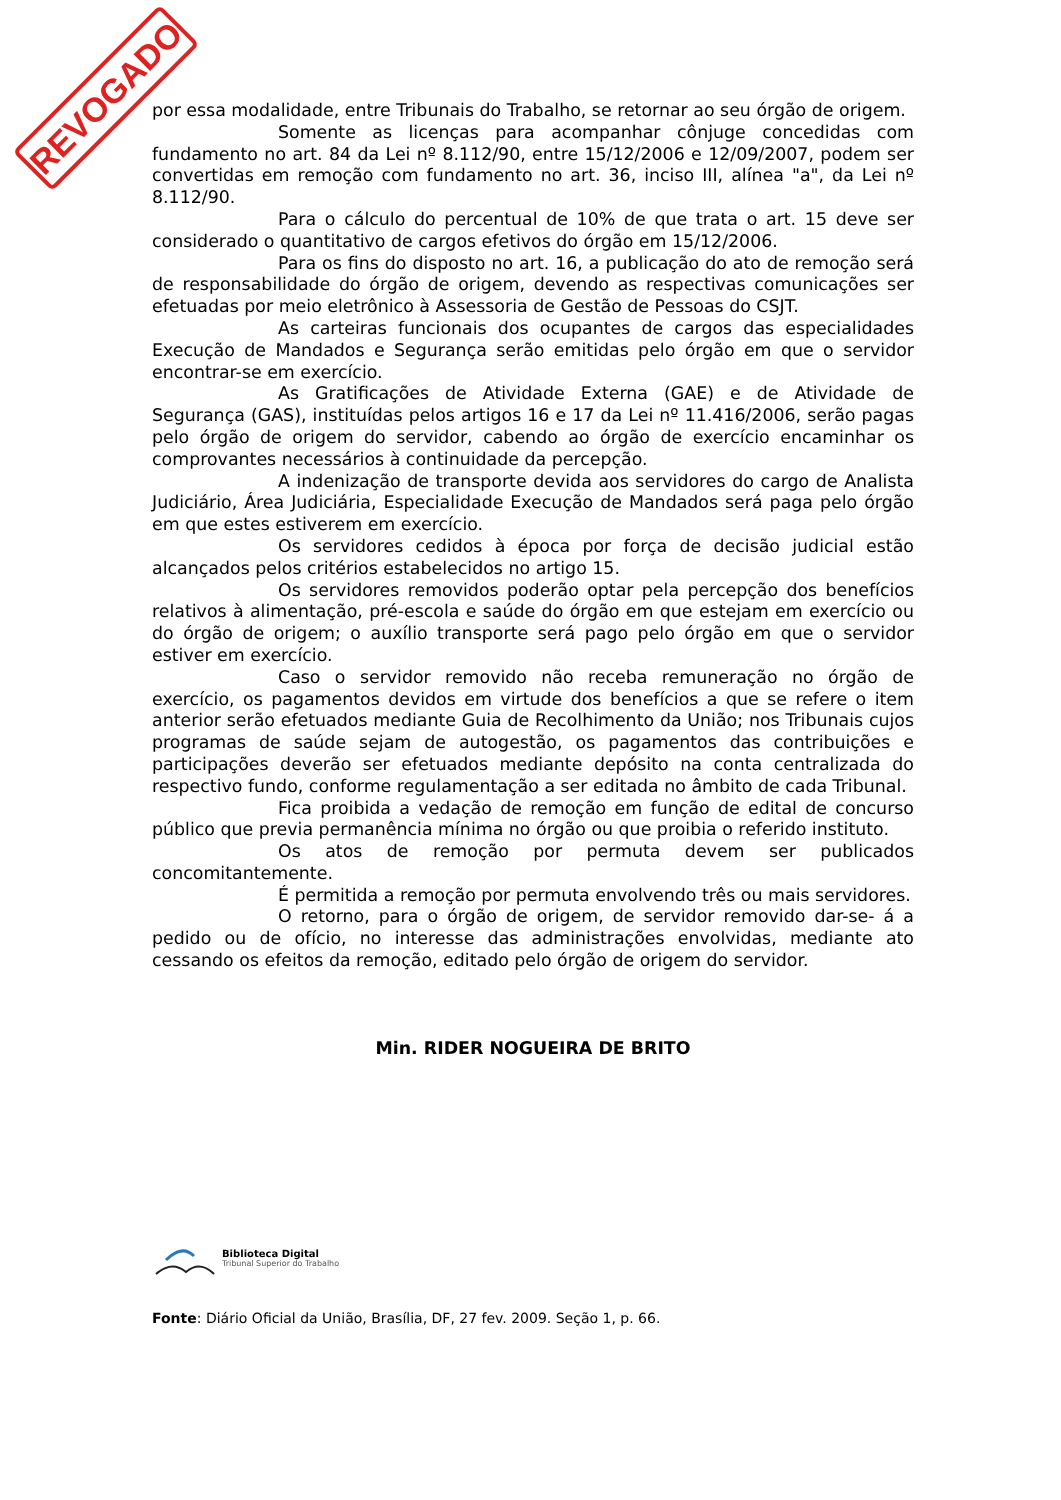REVOGADO
por essa modalidade, entre Tribunais do Trabalho, se retornar ao seu órgão de origem.
Somente as licenças para acompanhar cônjuge concedidas com fundamento no art. 84 da Lei nº 8.112/90, entre 15/12/2006 e 12/09/2007, podem ser convertidas em remoção com fundamento no art. 36, inciso III, alínea "a", da Lei nº 8.112/90.
Para o cálculo do percentual de 10% de que trata o art. 15 deve ser considerado o quantitativo de cargos efetivos do órgão em 15/12/2006.
Para os fins do disposto no art. 16, a publicação do ato de remoção será de responsabilidade do órgão de origem, devendo as respectivas comunicações ser efetuadas por meio eletrônico à Assessoria de Gestão de Pessoas do CSJT.
As carteiras funcionais dos ocupantes de cargos das especialidades Execução de Mandados e Segurança serão emitidas pelo órgão em que o servidor encontrar-se em exercício.
As Gratificações de Atividade Externa (GAE) e de Atividade de Segurança (GAS), instituídas pelos artigos 16 e 17 da Lei nº 11.416/2006, serão pagas pelo órgão de origem do servidor, cabendo ao órgão de exercício encaminhar os comprovantes necessários à continuidade da percepção.
A indenização de transporte devida aos servidores do cargo de Analista Judiciário, Área Judiciária, Especialidade Execução de Mandados será paga pelo órgão em que estes estiverem em exercício.
Os servidores cedidos à época por força de decisão judicial estão alcançados pelos critérios estabelecidos no artigo 15.
Os servidores removidos poderão optar pela percepção dos benefícios relativos à alimentação, pré-escola e saúde do órgão em que estejam em exercício ou do órgão de origem; o auxílio transporte será pago pelo órgão em que o servidor estiver em exercício.
Caso o servidor removido não receba remuneração no órgão de exercício, os pagamentos devidos em virtude dos benefícios a que se refere o item anterior serão efetuados mediante Guia de Recolhimento da União; nos Tribunais cujos programas de saúde sejam de autogestão, os pagamentos das contribuições e participações deverão ser efetuados mediante depósito na conta centralizada do respectivo fundo, conforme regulamentação a ser editada no âmbito de cada Tribunal.
Fica proibida a vedação de remoção em função de edital de concurso público que previa permanência mínima no órgão ou que proibia o referido instituto.
Os atos de remoção por permuta devem ser publicados concomitantemente.
É permitida a remoção por permuta envolvendo três ou mais servidores.
O retorno, para o órgão de origem, de servidor removido dar-se- á a pedido ou de ofício, no interesse das administrações envolvidas, mediante ato cessando os efeitos da remoção, editado pelo órgão de origem do servidor.
Min. RIDER NOGUEIRA DE BRITO
Biblioteca Digital
Tribunal Superior do Trabalho
Fonte: Diário Oficial da União, Brasília, DF, 27 fev. 2009. Seção 1, p. 66.